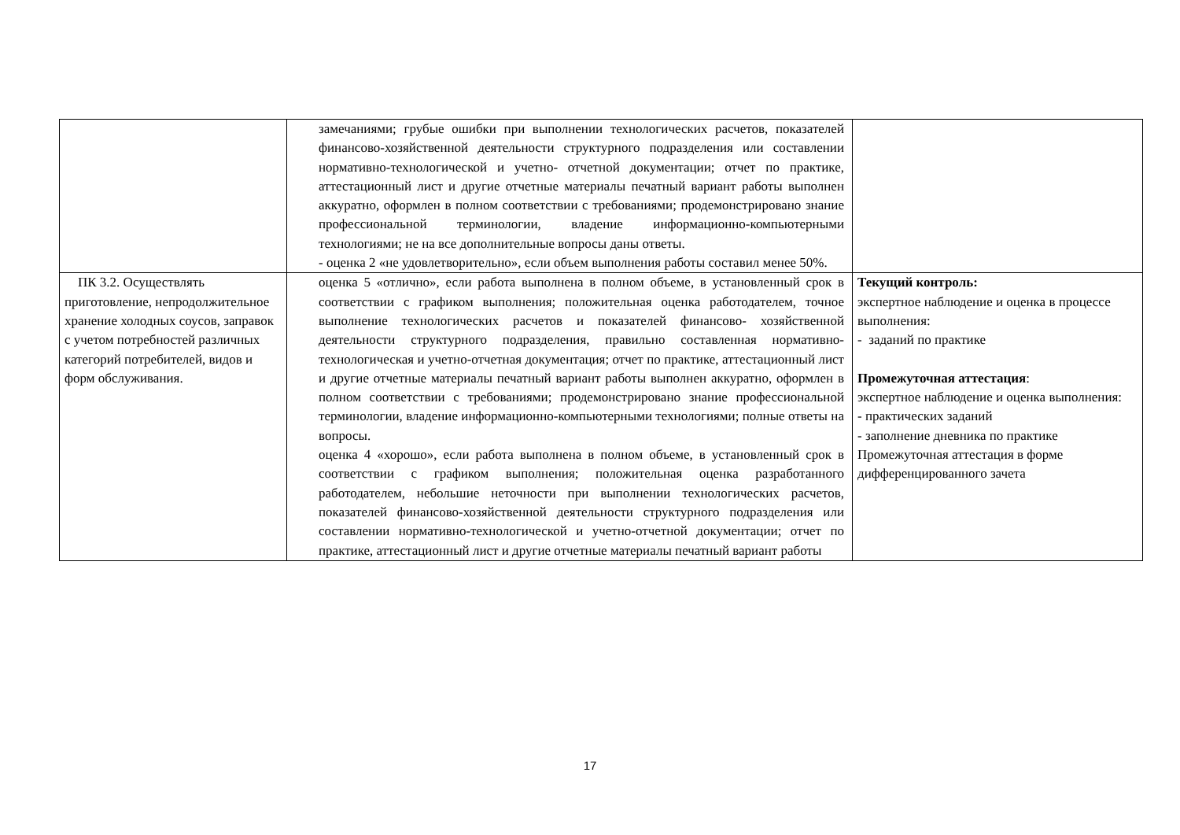| | замечаниями; грубые ошибки при выполнении технологических расчетов, показателей финансово-хозяйственной деятельности структурного подразделения или составлении нормативно-технологической и учетно- отчетной документации; отчет по практике, аттестационный лист и другие отчетные материалы печатный вариант работы выполнен аккуратно, оформлен в полном соответствии с требованиями; продемонстрировано знание профессиональной терминологии, владение информационно-компьютерными технологиями; не на все дополнительные вопросы даны ответы. - оценка 2 «не удовлетворительно», если объем выполнения работы составил менее 50%. | |
| ПК 3.2. Осуществлять приготовление, непродолжительное хранение холодных соусов, заправок с учетом потребностей различных категорий потребителей, видов и форм обслуживания. | оценка 5 «отлично», если работа выполнена в полном объеме, в установленный срок в соответствии с графиком выполнения; положительная оценка работодателем, точное выполнение технологических расчетов и показателей финансово- хозяйственной деятельности структурного подразделения, правильно составленная нормативно-технологическая и учетно-отчетная документация; отчет по практике, аттестационный лист и другие отчетные материалы печатный вариант работы выполнен аккуратно, оформлен в полном соответствии с требованиями; продемонстрировано знание профессиональной терминологии, владение информационно-компьютерными технологиями; полные ответы на вопросы. оценка 4 «хорошо», если работа выполнена в полном объеме, в установленный срок в соответствии с графиком выполнения; положительная оценка разработанного работодателем, небольшие неточности при выполнении технологических расчетов, показателей финансово-хозяйственной деятельности структурного подразделения или составлении нормативно-технологической и учетно-отчетной документации; отчет по практике, аттестационный лист и другие отчетные материалы печатный вариант работы | Текущий контроль: экспертное наблюдение и оценка в процессе выполнения: - заданий по практике Промежуточная аттестация : экспертное наблюдение и оценка выполнения: - практических заданий - заполнение дневника по практике Промежуточная аттестация в форме дифференцированного зачета |
17